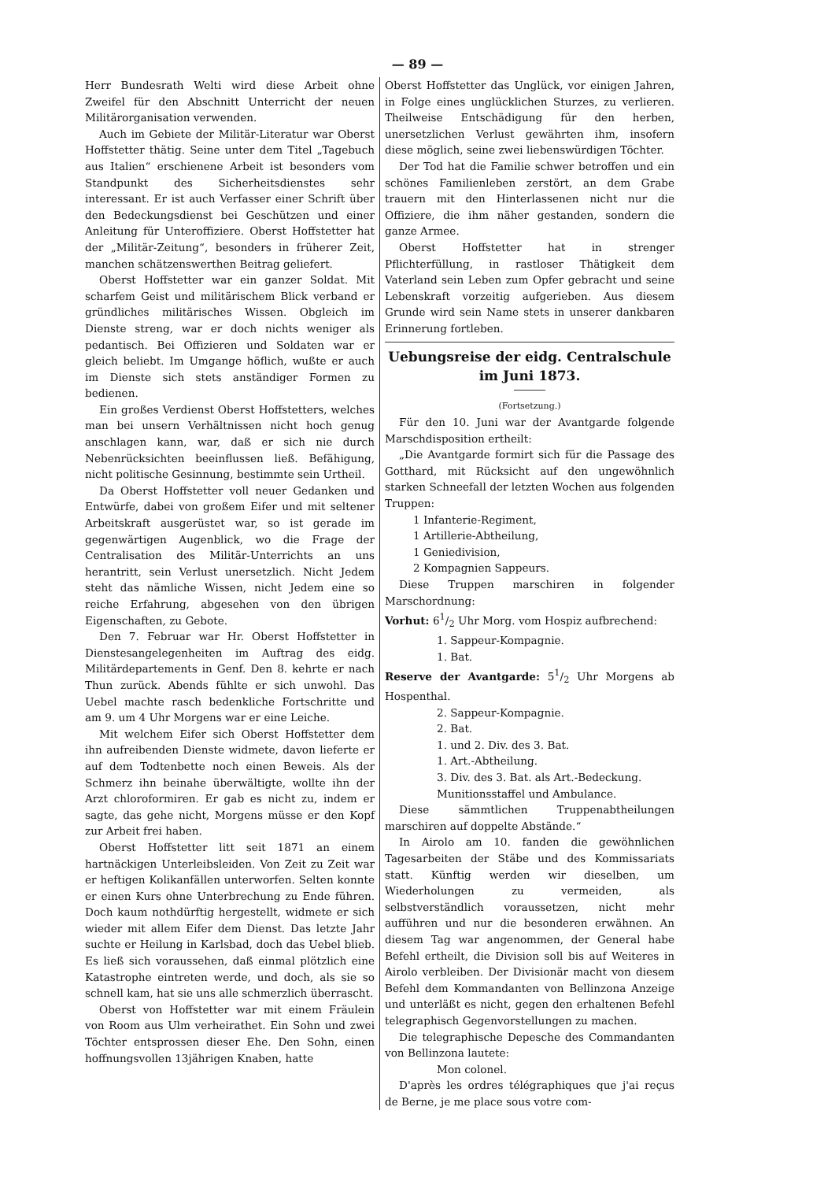— 89 —
Herr Bundesrath Welti wird diese Arbeit ohne Zweifel für den Abschnitt Unterricht der neuen Militärorganisation verwenden.
Auch im Gebiete der Militär-Literatur war Oberst Hoffstetter thätig. Seine unter dem Titel „Tagebuch aus Italien“ erschienene Arbeit ist besonders vom Standpunkt des Sicherheitsdienstes sehr interessant. Er ist auch Verfasser einer Schrift über den Bedeckungsdienst bei Geschützen und einer Anleitung für Unteroffiziere. Oberst Hoffstetter hat der „Militär-Zeitung“, besonders in früherer Zeit, manchen schätzenswerthen Beitrag geliefert.
Oberst Hoffstetter war ein ganzer Soldat. Mit scharfem Geist und militärischem Blick verband er gründliches militärisches Wissen. Obgleich im Dienste streng, war er doch nichts weniger als pedantisch. Bei Offizieren und Soldaten war er gleich beliebt. Im Umgange höflich, wußte er auch im Dienste sich stets anständiger Formen zu bedienen.
Ein großes Verdienst Oberst Hoffstetters, welches man bei unsern Verhältnissen nicht hoch genug anschlagen kann, war, daß er sich nie durch Nebenrücksichten beeinflussen ließ. Befähigung, nicht politische Gesinnung, bestimmte sein Urtheil.
Da Oberst Hoffstetter voll neuer Gedanken und Entwürfe, dabei von großem Eifer und mit seltener Arbeitskraft ausgerüstet war, so ist gerade im gegenwärtigen Augenblick, wo die Frage der Centralisation des Militär-Unterrichts an uns herantritt, sein Verlust unersetzlich. Nicht Jedem steht das nämliche Wissen, nicht Jedem eine so reiche Erfahrung, abgesehen von den übrigen Eigenschaften, zu Gebote.
Den 7. Februar war Hr. Oberst Hoffstetter in Dienstesangelegenheiten im Auftrag des eidg. Militärdepartements in Genf. Den 8. kehrte er nach Thun zurück. Abends fühlte er sich unwohl. Das Uebel machte rasch bedenkliche Fortschritte und am 9. um 4 Uhr Morgens war er eine Leiche.
Mit welchem Eifer sich Oberst Hoffstetter dem ihn aufreibenden Dienste widmete, davon lieferte er auf dem Todtenbette noch einen Beweis. Als der Schmerz ihn beinahe überwältigte, wollte ihn der Arzt chloroformiren. Er gab es nicht zu, indem er sagte, das gehe nicht, Morgens müsse er den Kopf zur Arbeit frei haben.
Oberst Hoffstetter litt seit 1871 an einem hartnäckigen Unterleibsleiden. Von Zeit zu Zeit war er heftigen Kolikanfällen unterworfen. Selten konnte er einen Kurs ohne Unterbrechung zu Ende führen. Doch kaum nothdürftig hergestellt, widmete er sich wieder mit allem Eifer dem Dienst. Das letzte Jahr suchte er Heilung in Karlsbad, doch das Uebel blieb. Es ließ sich voraussehen, daß einmal plötzlich eine Katastrophe eintreten werde, und doch, als sie so schnell kam, hat sie uns alle schmerzlich überrascht.
Oberst von Hoffstetter war mit einem Fräulein von Room aus Ulm verheirathet. Ein Sohn und zwei Töchter entsprossen dieser Ehe. Den Sohn, einen hoffnungsvollen 13jährigen Knaben, hatte
Oberst Hoffstetter das Unglück, vor einigen Jahren, in Folge eines unglücklichen Sturzes, zu verlieren. Theilweise Entschädigung für den herben, unersetzlichen Verlust gewährten ihm, insofern diese möglich, seine zwei liebenswürdigen Töchter.
Der Tod hat die Familie schwer betroffen und ein schönes Familienleben zerstört, an dem Grabe trauern mit den Hinterlassenen nicht nur die Offiziere, die ihm näher gestanden, sondern die ganze Armee.
Oberst Hoffstetter hat in strenger Pflichterfüllung, in rastloser Thätigkeit dem Vaterland sein Leben zum Opfer gebracht und seine Lebenskraft vorzeitig aufgerieben. Aus diesem Grunde wird sein Name stets in unserer dankbaren Erinnerung fortleben.
Uebungsreise der eidg. Centralschule
im Juni 1873.
(Fortsetzung.)
Für den 10. Juni war der Avantgarde folgende Marschdisposition ertheilt:
„Die Avantgarde formirt sich für die Passage des Gotthard, mit Rücksicht auf den ungewöhnlich starken Schneefall der letzten Wochen aus folgenden Truppen:
1 Infanterie-Regiment,
1 Artillerie-Abtheilung,
1 Geniedivision,
2 Kompagnien Sappeurs.
Diese Truppen marschiren in folgender Marschordnung:
Vorhut: 61/2 Uhr Morg. vom Hospiz aufbrechend:
1. Sappeur-Kompagnie.
1. Bat.
Reserve der Avantgarde: 51/2 Uhr Morgens ab Hospenthal.
2. Sappeur-Kompagnie.
2. Bat.
1. und 2. Div. des 3. Bat.
1. Art.-Abtheilung.
3. Div. des 3. Bat. als Art.-Bedeckung.
Munitionsstaffel und Ambulance.
Diese sämmtlichen Truppenabtheilungen marschiren auf doppelte Abstände.“
In Airolo am 10. fanden die gewöhnlichen Tagesarbeiten der Stäbe und des Kommissariats statt. Künftig werden wir dieselben, um Wiederholungen zu vermeiden, als selbstverständlich voraussetzen, nicht mehr aufführen und nur die besonderen erwähnen. An diesem Tag war angenommen, der General habe Befehl ertheilt, die Division soll bis auf Weiteres in Airolo verbleiben. Der Divisionär macht von diesem Befehl dem Kommandanten von Bellinzona Anzeige und unterläßt es nicht, gegen den erhaltenen Befehl telegraphisch Gegenvorstellungen zu machen.
Die telegraphische Depesche des Commandanten von Bellinzona lautete:
Mon colonel.
D'après les ordres télégraphiques que j'ai reçus de Berne, je me place sous votre com-